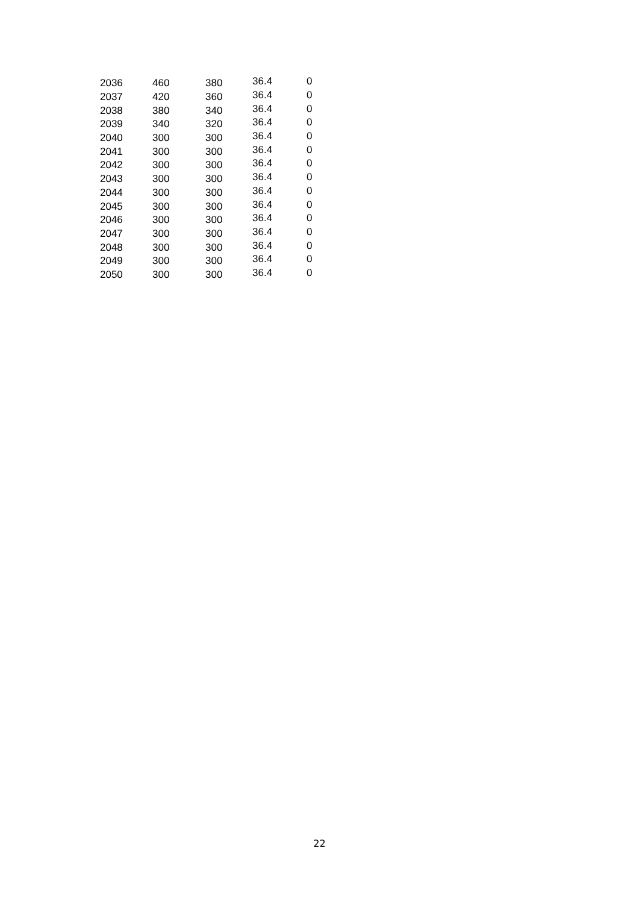| 2036 | 460 | 380 | 36.4 | 0 |
| 2037 | 420 | 360 | 36.4 | 0 |
| 2038 | 380 | 340 | 36.4 | 0 |
| 2039 | 340 | 320 | 36.4 | 0 |
| 2040 | 300 | 300 | 36.4 | 0 |
| 2041 | 300 | 300 | 36.4 | 0 |
| 2042 | 300 | 300 | 36.4 | 0 |
| 2043 | 300 | 300 | 36.4 | 0 |
| 2044 | 300 | 300 | 36.4 | 0 |
| 2045 | 300 | 300 | 36.4 | 0 |
| 2046 | 300 | 300 | 36.4 | 0 |
| 2047 | 300 | 300 | 36.4 | 0 |
| 2048 | 300 | 300 | 36.4 | 0 |
| 2049 | 300 | 300 | 36.4 | 0 |
| 2050 | 300 | 300 | 36.4 | 0 |
22